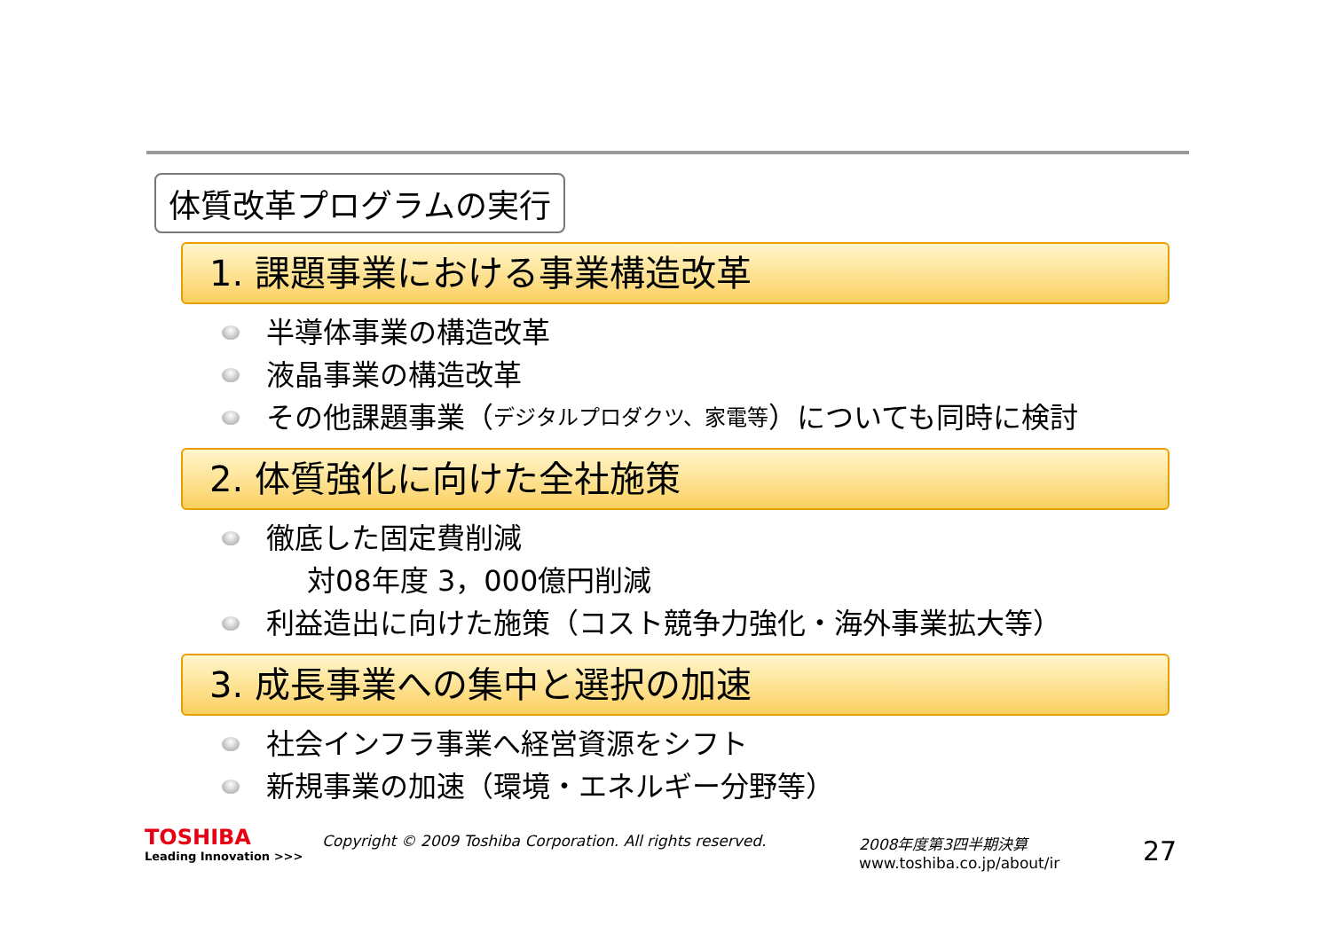体質改革プログラムの実行
1. 課題事業における事業構造改革
半導体事業の構造改革
液晶事業の構造改革
その他課題事業（ デジタルプロダクツ、家電等 ）についても同時に検討
2. 体質強化に向けた全社施策
徹底した固定費削減
対08年度 3，000億円削減
利益造出に向けた施策（コスト競争力強化・海外事業拡大等）
3. 成長事業への集中と選択の加速
社会インフラ事業へ経営資源をシフト
新規事業の加速（環境・エネルギー分野等）
TOSHIBA
Leading Innovation >>>
Copyright © 2009 Toshiba Corporation. All rights reserved. 2008年度第3四半期決算
www.toshiba.co.jp/about/ir
27